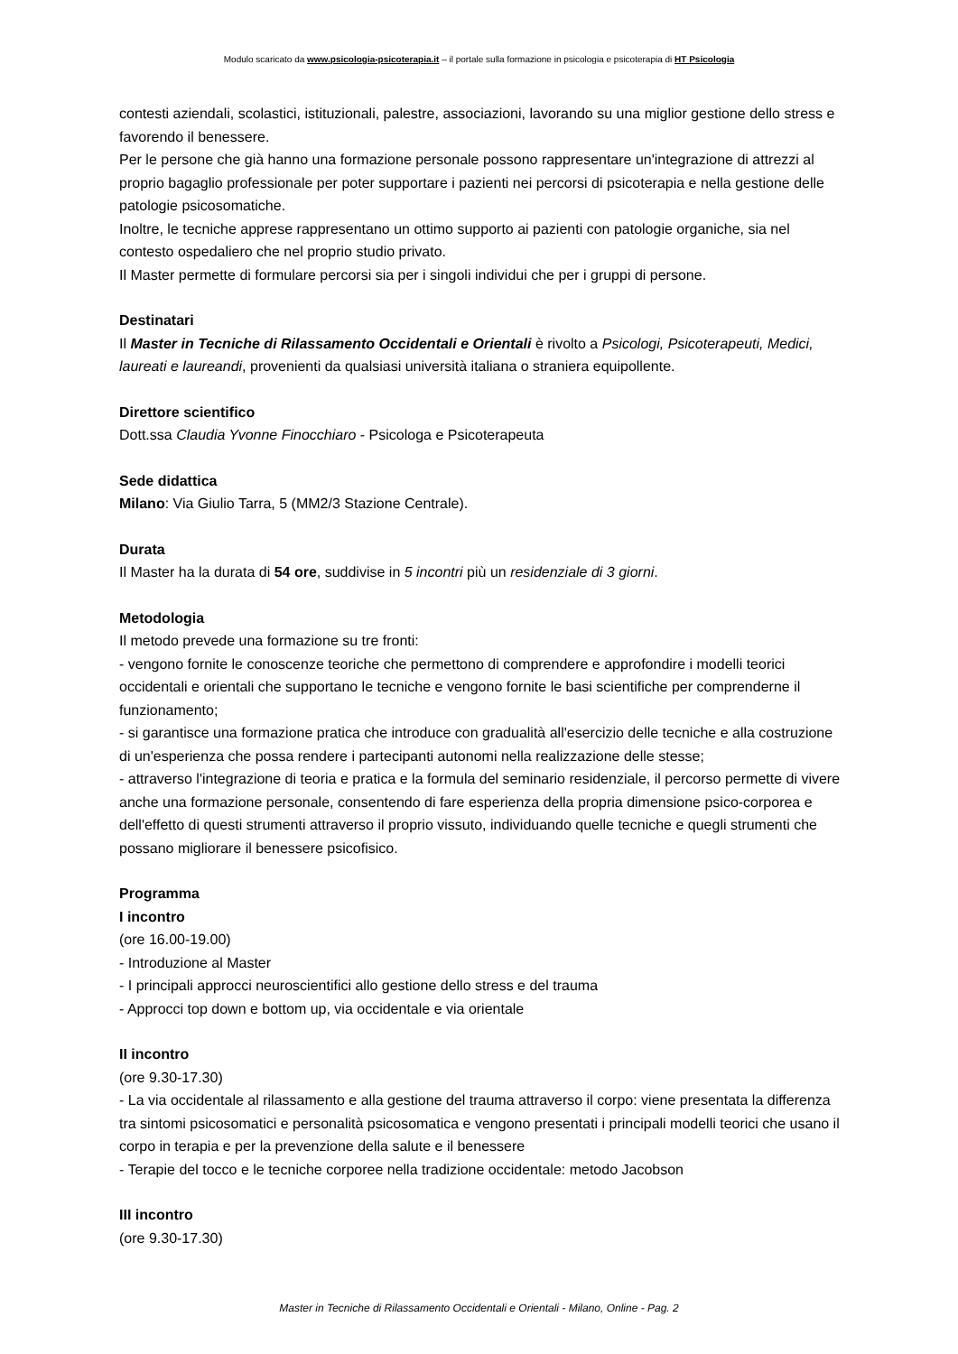Modulo scaricato da www.psicologia-psicoterapia.it – il portale sulla formazione in psicologia e psicoterapia di HT Psicologia
contesti aziendali, scolastici, istituzionali, palestre, associazioni, lavorando su una miglior gestione dello stress e favorendo il benessere.
Per le persone che già hanno una formazione personale possono rappresentare un'integrazione di attrezzi al proprio bagaglio professionale per poter supportare i pazienti nei percorsi di psicoterapia e nella gestione delle patologie psicosomatiche.
Inoltre, le tecniche apprese rappresentano un ottimo supporto ai pazienti con patologie organiche, sia nel contesto ospedaliero che nel proprio studio privato.
Il Master permette di formulare percorsi sia per i singoli individui che per i gruppi di persone.
Destinatari
Il Master in Tecniche di Rilassamento Occidentali e Orientali è rivolto a Psicologi, Psicoterapeuti, Medici, laureati e laureandi, provenienti da qualsiasi università italiana o straniera equipollente.
Direttore scientifico
Dott.ssa Claudia Yvonne Finocchiaro - Psicologa e Psicoterapeuta
Sede didattica
Milano: Via Giulio Tarra, 5 (MM2/3 Stazione Centrale).
Durata
Il Master ha la durata di 54 ore, suddivise in 5 incontri più un residenziale di 3 giorni.
Metodologia
Il metodo prevede una formazione su tre fronti:
- vengono fornite le conoscenze teoriche che permettono di comprendere e approfondire i modelli teorici occidentali e orientali che supportano le tecniche e vengono fornite le basi scientifiche per comprenderne il funzionamento;
- si garantisce una formazione pratica che introduce con gradualità all'esercizio delle tecniche e alla costruzione di un'esperienza che possa rendere i partecipanti autonomi nella realizzazione delle stesse;
- attraverso l'integrazione di teoria e pratica e la formula del seminario residenziale, il percorso permette di vivere anche una formazione personale, consentendo di fare esperienza della propria dimensione psico-corporea e dell'effetto di questi strumenti attraverso il proprio vissuto, individuando quelle tecniche e quegli strumenti che possano migliorare il benessere psicofisico.
Programma
I incontro
(ore 16.00-19.00)
- Introduzione al Master
- I principali approcci neuroscientifici allo gestione dello stress e del trauma
- Approcci top down e bottom up, via occidentale e via orientale
II incontro
(ore 9.30-17.30)
- La via occidentale al rilassamento e alla gestione del trauma attraverso il corpo: viene presentata la differenza tra sintomi psicosomatici e personalità psicosomatica e vengono presentati i principali modelli teorici che usano il corpo in terapia e per la prevenzione della salute e il benessere
- Terapie del tocco e le tecniche corporee nella tradizione occidentale: metodo Jacobson
III incontro
(ore 9.30-17.30)
Master in Tecniche di Rilassamento Occidentali e Orientali - Milano, Online - Pag. 2